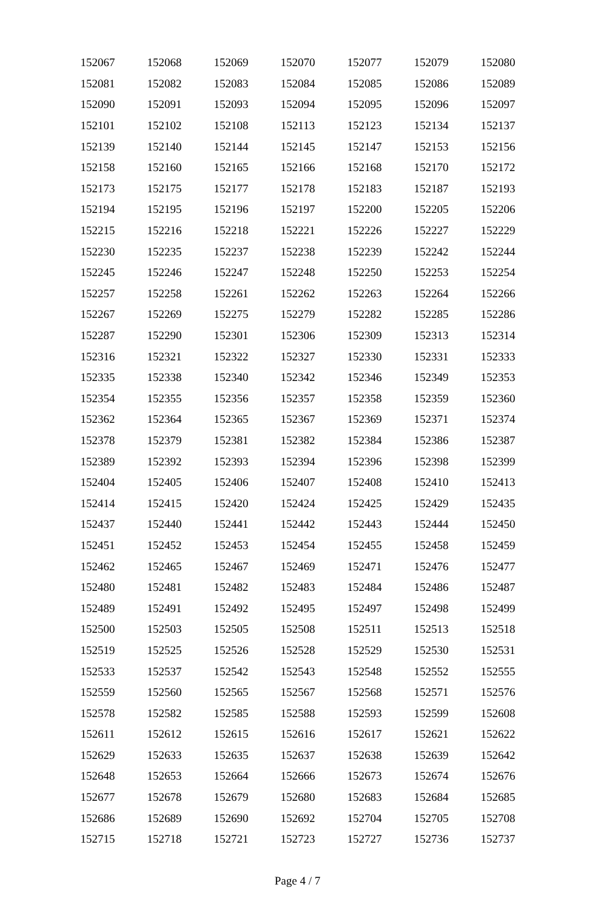| 152067 | 152068 | 152069 | 152070 | 152077 | 152079 | 152080 |
| 152081 | 152082 | 152083 | 152084 | 152085 | 152086 | 152089 |
| 152090 | 152091 | 152093 | 152094 | 152095 | 152096 | 152097 |
| 152101 | 152102 | 152108 | 152113 | 152123 | 152134 | 152137 |
| 152139 | 152140 | 152144 | 152145 | 152147 | 152153 | 152156 |
| 152158 | 152160 | 152165 | 152166 | 152168 | 152170 | 152172 |
| 152173 | 152175 | 152177 | 152178 | 152183 | 152187 | 152193 |
| 152194 | 152195 | 152196 | 152197 | 152200 | 152205 | 152206 |
| 152215 | 152216 | 152218 | 152221 | 152226 | 152227 | 152229 |
| 152230 | 152235 | 152237 | 152238 | 152239 | 152242 | 152244 |
| 152245 | 152246 | 152247 | 152248 | 152250 | 152253 | 152254 |
| 152257 | 152258 | 152261 | 152262 | 152263 | 152264 | 152266 |
| 152267 | 152269 | 152275 | 152279 | 152282 | 152285 | 152286 |
| 152287 | 152290 | 152301 | 152306 | 152309 | 152313 | 152314 |
| 152316 | 152321 | 152322 | 152327 | 152330 | 152331 | 152333 |
| 152335 | 152338 | 152340 | 152342 | 152346 | 152349 | 152353 |
| 152354 | 152355 | 152356 | 152357 | 152358 | 152359 | 152360 |
| 152362 | 152364 | 152365 | 152367 | 152369 | 152371 | 152374 |
| 152378 | 152379 | 152381 | 152382 | 152384 | 152386 | 152387 |
| 152389 | 152392 | 152393 | 152394 | 152396 | 152398 | 152399 |
| 152404 | 152405 | 152406 | 152407 | 152408 | 152410 | 152413 |
| 152414 | 152415 | 152420 | 152424 | 152425 | 152429 | 152435 |
| 152437 | 152440 | 152441 | 152442 | 152443 | 152444 | 152450 |
| 152451 | 152452 | 152453 | 152454 | 152455 | 152458 | 152459 |
| 152462 | 152465 | 152467 | 152469 | 152471 | 152476 | 152477 |
| 152480 | 152481 | 152482 | 152483 | 152484 | 152486 | 152487 |
| 152489 | 152491 | 152492 | 152495 | 152497 | 152498 | 152499 |
| 152500 | 152503 | 152505 | 152508 | 152511 | 152513 | 152518 |
| 152519 | 152525 | 152526 | 152528 | 152529 | 152530 | 152531 |
| 152533 | 152537 | 152542 | 152543 | 152548 | 152552 | 152555 |
| 152559 | 152560 | 152565 | 152567 | 152568 | 152571 | 152576 |
| 152578 | 152582 | 152585 | 152588 | 152593 | 152599 | 152608 |
| 152611 | 152612 | 152615 | 152616 | 152617 | 152621 | 152622 |
| 152629 | 152633 | 152635 | 152637 | 152638 | 152639 | 152642 |
| 152648 | 152653 | 152664 | 152666 | 152673 | 152674 | 152676 |
| 152677 | 152678 | 152679 | 152680 | 152683 | 152684 | 152685 |
| 152686 | 152689 | 152690 | 152692 | 152704 | 152705 | 152708 |
| 152715 | 152718 | 152721 | 152723 | 152727 | 152736 | 152737 |
Page 4 / 7